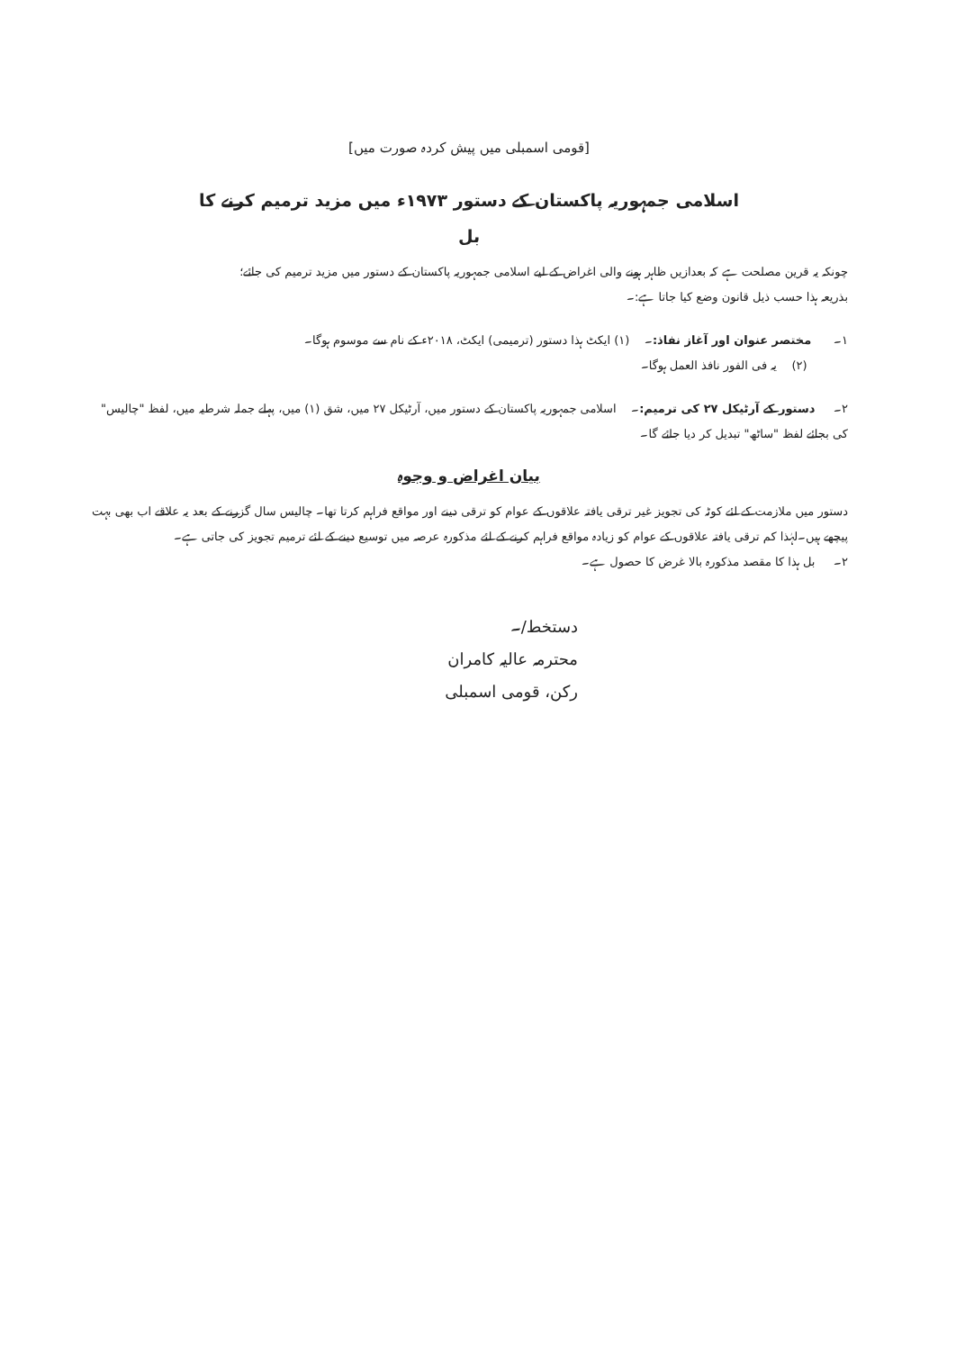[قومی اسمبلی میں پیش کردہ صورت میں]
اسلامی جمہوریہ پاکستان کے دستور ۱۹۷۳ء میں مزید ترمیم کرنے کا
بل
چونکہ یہ قرین مصلحت ہے کہ بعدازیں ظاہر ہونے والی اغراض کے لیے اسلامی جمہوریہ پاکستان کے دستور میں مزید ترمیم کی جائے؛
بذریعہ ہذا حسب ذیل قانون وضع کیا جاتا ہے:۔
۱۔ مختصر عنوان اور آغاز نفاذ:۔ (۱) ایکٹ ہذا دستور (ترمیمی) ایکٹ، ۲۰۱۸ء کے نام سے موسوم ہوگا۔
(۲) یہ فی الفور نافذ العمل ہوگا۔
۲۔ دستور کے آرٹیکل ۲۷ کی ترمیم:۔ اسلامی جمہوریہ پاکستان کے دستور میں، آرٹیکل ۲۷ میں، شق (۱) میں، پہلے جملہ شرطیہ میں، لفظ "چالیس" کی بجائے لفظ "ساٹھ" تبدیل کر دیا جائے گا۔
بیان اغراض و وجوہ
دستور میں ملازمت کے لئے کوٹہ کی تجویز غیر ترقی یافتہ علاقوں کے عوام کو ترقی دینے اور مواقع فراہم کرتا تھا۔ چالیس سال گزرنے کے بعد یہ علاقے اب بھی بہت پیچھے ہیں۔لہٰذا کم ترقی یافتہ علاقوں کے عوام کو زیادہ مواقع فراہم کرنے کے لئے مذکورہ عرصہ میں توسیع دینے کے لئے ترمیم تجویز کی جاتی ہے۔
۲۔ بل ہذا کا مقصد مذکورہ بالا غرض کا حصول ہے۔
دستخط/۔
محترمہ عالیہ کامران
رکن، قومی اسمبلی